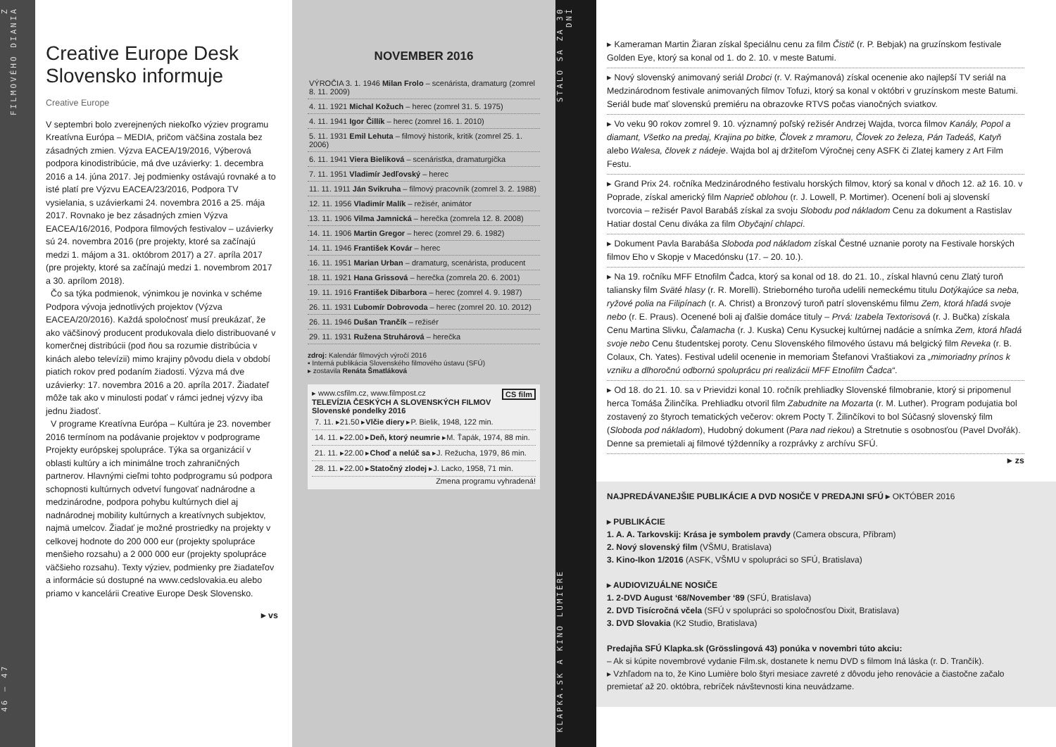46 — 47 Z FILMOVÉHO DIANIA
Creative Europe Desk Slovensko informuje
Creative Europe
V septembri bolo zverejnených niekoľko výziev programu Kreatívna Európa – MEDIA, pričom väčšina zostala bez zásadných zmien. Výzva EACEA/19/2016, Výberová podpora kinodistribúcie, má dve uzávierky: 1. decembra 2016 a 14. júna 2017. Jej podmienky ostávajú rovnaké a to isté platí pre Výzvu EACEA/23/2016, Podpora TV vysielania, s uzávierkami 24. novembra 2016 a 25. mája 2017. Rovnako je bez zásadných zmien Výzva EACEA/16/2016, Podpora filmových festivalov – uzávierky sú 24. novembra 2016 (pre projekty, ktoré sa začínajú medzi 1. májom a 31. októbrom 2017) a 27. apríla 2017 (pre projekty, ktoré sa začínajú medzi 1. novembrom 2017 a 30. aprílom 2018).
Čo sa týka podmienok, výnimkou je novinka v schéme Podpora vývoja jednotlivých projektov (Výzva EACEA/20/2016). Každá spoločnosť musí preukázať, že ako väčšinový producent produkovala dielo distribuované v komerčnej distribúcii (pod ňou sa rozumie distribúcia v kinách alebo televízii) mimo krajiny pôvodu diela v období piatich rokov pred podaním žiadosti. Výzva má dve uzávierky: 17. novembra 2016 a 20. apríla 2017. Žiadateľ môže tak ako v minulosti podať v rámci jednej výzvy iba jednu žiadosť.
V programe Kreatívna Európa – Kultúra je 23. november 2016 termínom na podávanie projektov v podprograme Projekty európskej spolupráce. Týka sa organizácií v oblasti kultúry a ich minimálne troch zahraničných partnerov. Hlavnými cieľmi tohto podprogramu sú podpora schopnosti kultúrnych odvetví fungovať nadnárodne a medzinárodne, podpora pohybu kultúrnych diel aj nadnárodnej mobility kultúrnych a kreatívnych subjektov, najmä umelcov. Žiadať je možné prostriedky na projekty v celkovej hodnote do 200 000 eur (projekty spolupráce menšieho rozsahu) a 2 000 000 eur (projekty spolupráce väčšieho rozsahu). Texty výziev, podmienky pre žiadateľov a informácie sú dostupné na www.cedslovakia.eu alebo priamo v kancelárii Creative Europe Desk Slovensko.
▸ vs
NOVEMBER 2016
| VÝROČIA 3. 1. 1946 Milan Frolo – scenárista, dramaturg (zomrel 8. 11. 2009) |
| 4. 11. 1921 Michal Kožuch – herec (zomrel 31. 5. 1975) |
| 4. 11. 1941 Igor Čillík – herec (zomrel 16. 1. 2010) |
| 5. 11. 1931 Emil Lehuta – filmový historik, kritik (zomrel 25. 1. 2006) |
| 6. 11. 1941 Viera Bieliková – scenáristka, dramaturgička |
| 7. 11. 1951 Vladimír Jedľovský – herec |
| 11. 11. 1911 Ján Svikruha – filmový pracovník (zomrel 3. 2. 1988) |
| 12. 11. 1956 Vladimír Malík – režisér, animátor |
| 13. 11. 1906 Vilma Jamnická – herečka (zomrela 12. 8. 2008) |
| 14. 11. 1906 Martin Gregor – herec (zomrel 29. 6. 1982) |
| 14. 11. 1946 František Kovár – herec |
| 16. 11. 1951 Marian Urban – dramaturg, scenárista, producent |
| 18. 11. 1921 Hana Grissová – herečka (zomrela 20. 6. 2001) |
| 19. 11. 1916 František Dibarbora – herec (zomrel 4. 9. 1987) |
| 26. 11. 1931 Ľubomír Dobrovoda – herec (zomrel 20. 10. 2012) |
| 26. 11. 1946 Dušan Trančík – režisér |
| 29. 11. 1931 Ružena Struhárová – herečka |
zdroj: Kalendár filmových výročí 2016
▪ Interná publikácia Slovenského filmového ústavu (SFÚ)
▸ zostavila Renáta Šmatláková
▸ www.csfilm.cz, www.filmpost.cz CS film
TELEVÍZIA ČESKÝCH A SLOVENSKÝCH FILMOV
Slovenské pondelky 2016
| 7. 11. ▸21.50 ▸ Vlčie diery ▸P. Bielik, 1948, 122 min. |
| 14. 11. ▸22.00 ▸ Deň, ktorý neumrie ▸M. Ťapák, 1974, 88 min. |
| 21. 11. ▸22.00 ▸ Choď a nelúč sa ▸J. Režucha, 1979, 86 min. |
| 28. 11. ▸22.00 ▸ Statočný zlodej ▸J. Lacko, 1958, 71 min. |
Zmena programu vyhradená!
KLAPKA.SK A KINO LUMIÈRE STALO SA ZA 30 DNÍ
▸ Kameraman Martin Žiaran získal špeciálnu cenu za film Čistič (r. P. Bebjak) na gruzínskom festivale Golden Eye, ktorý sa konal od 1. do 2. 10. v meste Batumi.
▸ Nový slovenský animovaný seriál Drobci (r. V. Raýmanová) získal ocenenie ako najlepší TV seriál na Medzinárodnom festivale animovaných filmov Tofuzi, ktorý sa konal v októbri v gruzínskom meste Batumi. Seriál bude mať slovenskú premiéru na obrazovke RTVS počas vianočných sviatkov.
▸ Vo veku 90 rokov zomrel 9. 10. významný poľský režisér Andrzej Wajda, tvorca filmov Kanály, Popol a diamant, Všetko na predaj, Krajina po bitke, Človek z mramoru, Človek zo železa, Pán Tadeáš, Katyň alebo Walesa, človek z nádeje. Wajda bol aj držiteľom Výročnej ceny ASFK či Zlatej kamery z Art Film Festu.
▸ Grand Prix 24. ročníka Medzinárodného festivalu horských filmov, ktorý sa konal v dňoch 12. až 16. 10. v Poprade, získal americký film Naprieč oblohou (r. J. Lowell, P. Mortimer). Ocenení boli aj slovenskí tvorcovia – režisér Pavol Barabáš získal za svoju Slobodu pod nákladom Cenu za dokument a Rastislav Hatiar dostal Cenu diváka za film Obyčajní chlapci.
▸ Dokument Pavla Barabáša Sloboda pod nákladom získal Čestné uznanie poroty na Festivale horských filmov Eho v Skopje v Macedónsku (17. – 20. 10.).
▸ Na 19. ročníku MFF Etnofilm Čadca, ktorý sa konal od 18. do 21. 10., získal hlavnú cenu Zlatý turoň taliansky film Sväté hlasy (r. R. Morelli). Strieborného turoňa udelili nemeckému titulu Dotýkajúce sa neba, ryžové polia na Filipínach (r. A. Christ) a Bronzový turoň patrí slovenskému filmu Zem, ktorá hľadá svoje nebo (r. E. Praus). Ocenené boli aj ďalšie domáce tituly – Prvá: Izabela Textorisová (r. J. Bučka) získala Cenu Martina Slivku, Čalamacha (r. J. Kuska) Cenu Kysuckej kultúrnej nadácie a snímka Zem, ktorá hľadá svoje nebo Cenu študentskej poroty. Cenu Slovenského filmového ústavu má belgický film Reveka (r. B. Colaux, Ch. Yates). Festival udelil ocenenie in memoriam Štefanovi Vraštiakovi za „mimoriadny prínos k vzniku a dlhoročnú odbornú spoluprácu pri realizácii MFF Etnofilm Čadca“.
▸ Od 18. do 21. 10. sa v Prievidzi konal 10. ročník prehliadky Slovenské filmobranie, ktorý si pripomenul herca Tomáša Žilinčíka. Prehliadku otvoril film Zabudnite na Mozarta (r. M. Luther). Program podujatia bol zostavený zo štyroch tematických večerov: okrem Pocty T. Žilinčíkovi to bol Súčasný slovenský film (Sloboda pod nákladom), Hudobný dokument (Para nad riekou) a Stretnutie s osobnosťou (Pavel Dvořák). Denne sa premietali aj filmové týždenníky a rozprávky z archívu SFÚ.
▸ zs
NAJPREDÁVANEJŠIE PUBLIKÁCIE A DVD NOSIČE V PREDAJNI SFÚ ▸ OKTÓBER 2016
▸ PUBLIKÁCIE
1. A. A. Tarkovskij: Krása je symbolem pravdy (Camera obscura, Příbram)
2. Nový slovenský film (VŠMU, Bratislava)
3. Kino-Ikon 1/2016 (ASFK, VŠMU v spolupráci so SFÚ, Bratislava)
▸ AUDIOVIZUÁLNE NOSIČE
1. 2-DVD August ‘68/November ‘89 (SFÚ, Bratislava)
2. DVD Tisícročná včela (SFÚ v spolupráci so spoločnosťou Dixit, Bratislava)
3. DVD Slovakia (K2 Studio, Bratislava)
Predajňa SFÚ Klapka.sk (Grösslingová 43) ponúka v novembri túto akciu:
– Ak si kúpite novembrové vydanie Film.sk, dostanete k nemu DVD s filmom Iná láska (r. D. Trančík).
▸ Vzhľadom na to, že Kino Lumière bolo štyri mesiace zavreté z dôvodu jeho renovácie a čiastočne začalo premietať až 20. októbra, rebríček návštevnosti kina neuvádzame.